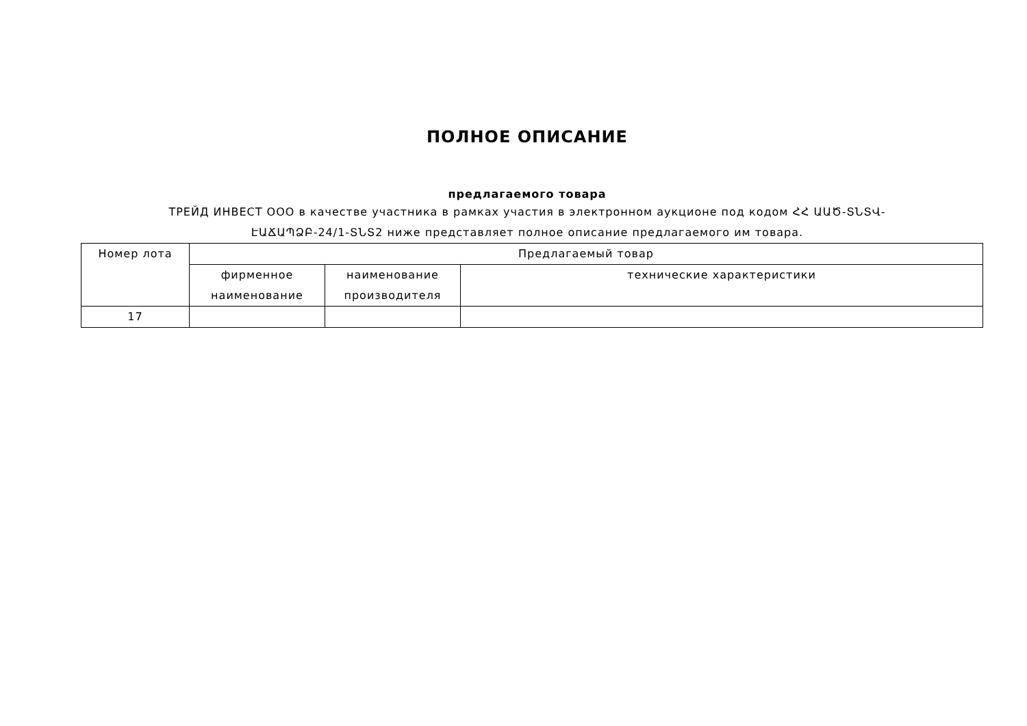ПОЛНОЕ ОПИСАНИЕ
предлагаемого товара
ТРЕЙД ИНВЕСТ ООО в качестве участника в рамках участия в электронном аукционе под кодом ՀՀ ԱԱԾ-ՏՆՏՎ-ԷԱՃԱՊՁԲ-24/1-ՏՆՏ2 ниже представляет полное описание предлагаемого им товара.
| Номер лота | Предлагаемый товар | | |
| --- | --- | --- | --- |
| | фирменное наименование | наименование производителя | технические характеристики |
| 17 | | | |